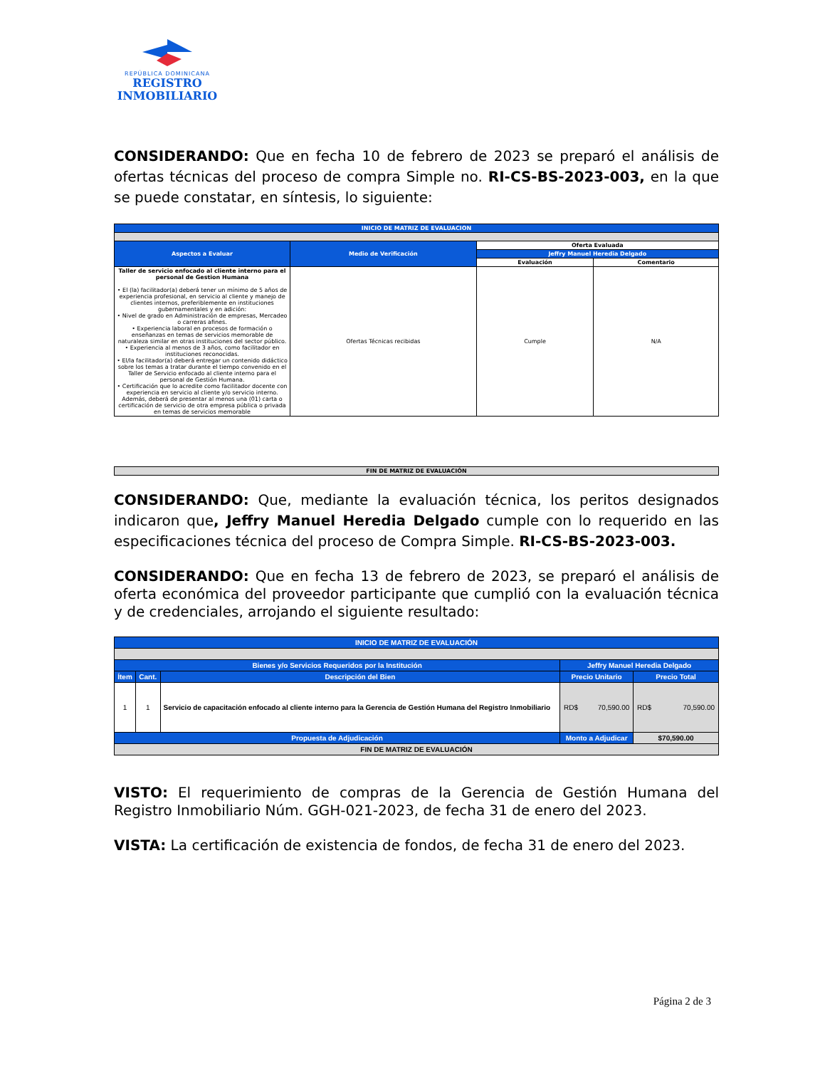REPÚBLICA DOMINICANA
REGISTRO
INMOBILIARIO
CONSIDERANDO: Que en fecha 10 de febrero de 2023 se preparó el análisis de ofertas técnicas del proceso de compra Simple no. RI-CS-BS-2023-003, en la que se puede constatar, en síntesis, lo siguiente:
| INICIO DE MATRIZ DE EVALUACION | | | |
| Aspectos a Evaluar | Medio de Verificación | Oferta Evaluada | |
| | | Jeffry Manuel Heredia Delgado | |
| | | Evaluación | Comentario |
| Taller de servicio enfocado al cliente interno para el personal de Gestion Humana • El (la) facilitador(a) deberá tener un mínimo de 5 años de experiencia profesional, en servicio al cliente y manejo de clientes internos, preferiblemente en instituciones gubernamentales y en adición: • Nivel de grado en Administración de empresas, Mercadeo o carreras afines. • Experiencia laboral en procesos de formación o enseñanzas en temas de servicios memorable de naturaleza similar en otras instituciones del sector público. • Experiencia al menos de 3 años, como facilitador en instituciones reconocidas. • El/la facilitador(a) deberá entregar un contenido didáctico sobre los temas a tratar durante el tiempo convenido en el Taller de Servicio enfocado al cliente interno para el personal de Gestión Humana. • Certificación que lo acredite como facilitador docente con experiencia en servicio al cliente y/o servicio interno. Además, deberá de presentar al menos una (01) carta o certificación de servicio de otra empresa pública o privada en temas de servicios memorable | Ofertas Técnicas recibidas | Cumple | N/A |
| FIN DE MATRIZ DE EVALUACIÓN |
CONSIDERANDO: Que, mediante la evaluación técnica, los peritos designados indicaron que, Jeffry Manuel Heredia Delgado cumple con lo requerido en las especificaciones técnica del proceso de Compra Simple. RI-CS-BS-2023-003.
CONSIDERANDO: Que en fecha 13 de febrero de 2023, se preparó el análisis de oferta económica del proveedor participante que cumplió con la evaluación técnica y de credenciales, arrojando el siguiente resultado:
| INICIO DE MATRIZ DE EVALUACIÓN | | | | |
| Bienes y/o Servicios Requeridos por la Institución | | | Jeffry Manuel Heredia Delgado | |
| Ítem | Cant. | Descripción del Bien | Precio Unitario | Precio Total |
| 1 | 1 | Servicio de capacitación enfocado al cliente interno para la Gerencia de Gestión Humana del Registro Inmobiliario | RD$ 70,590.00 | RD$ 70,590.00 |
| Propuesta de Adjudicación | | | Monto a Adjudicar | $70,590.00 |
| FIN DE MATRIZ DE EVALUACIÓN | | | | |
VISTO: El requerimiento de compras de la Gerencia de Gestión Humana del Registro Inmobiliario Núm. GGH-021-2023, de fecha 31 de enero del 2023.
VISTA: La certificación de existencia de fondos, de fecha 31 de enero del 2023.
Página 2 de 3